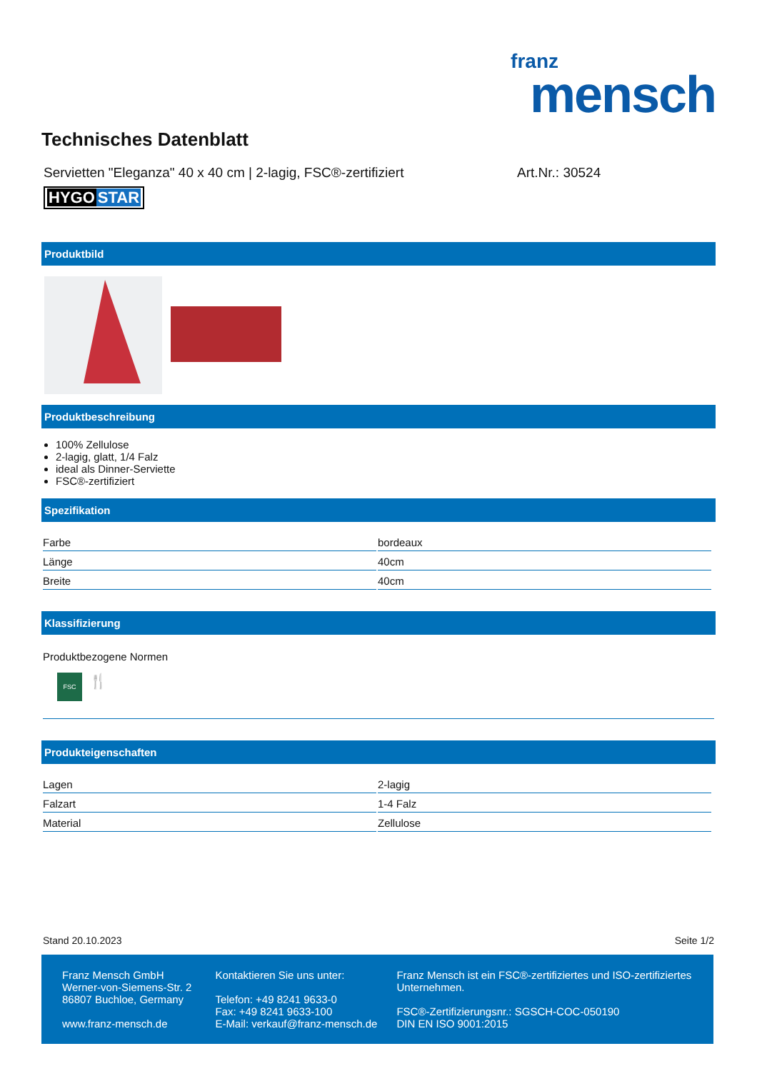franz
mensch
Technisches Datenblatt
Servietten "Eleganza" 40 x 40 cm | 2-lagig, FSC®-zertifiziert
Art.Nr.: 30524
HYGO STAR
Produktbild
Produktbeschreibung
100% Zellulose
2-lagig, glatt, 1/4 Falz
ideal als Dinner-Serviette
FSC®-zertifiziert
Spezifikation
| Farbe | bordeaux |
| Länge | 40cm |
| Breite | 40cm |
Klassifizierung
Produktbezogene Normen
FSC
🍴
Produkteigenschaften
| Lagen | 2-lagig |
| Falzart | 1-4 Falz |
| Material | Zellulose |
Stand 20.10.2023 Seite 1/2
Franz Mensch GmbH
Werner-von-Siemens-Str. 2
86807 Buchloe, Germany
www.franz-mensch.de
Kontaktieren Sie uns unter:
Telefon: +49 8241 9633-0
Fax: +49 8241 9633-100
E-Mail: verkauf@franz-mensch.de
Franz Mensch ist ein FSC®-zertifiziertes und ISO-zertifiziertes Unternehmen.
FSC®-Zertifizierungsnr.: SGSCH-COC-050190
DIN EN ISO 9001:2015